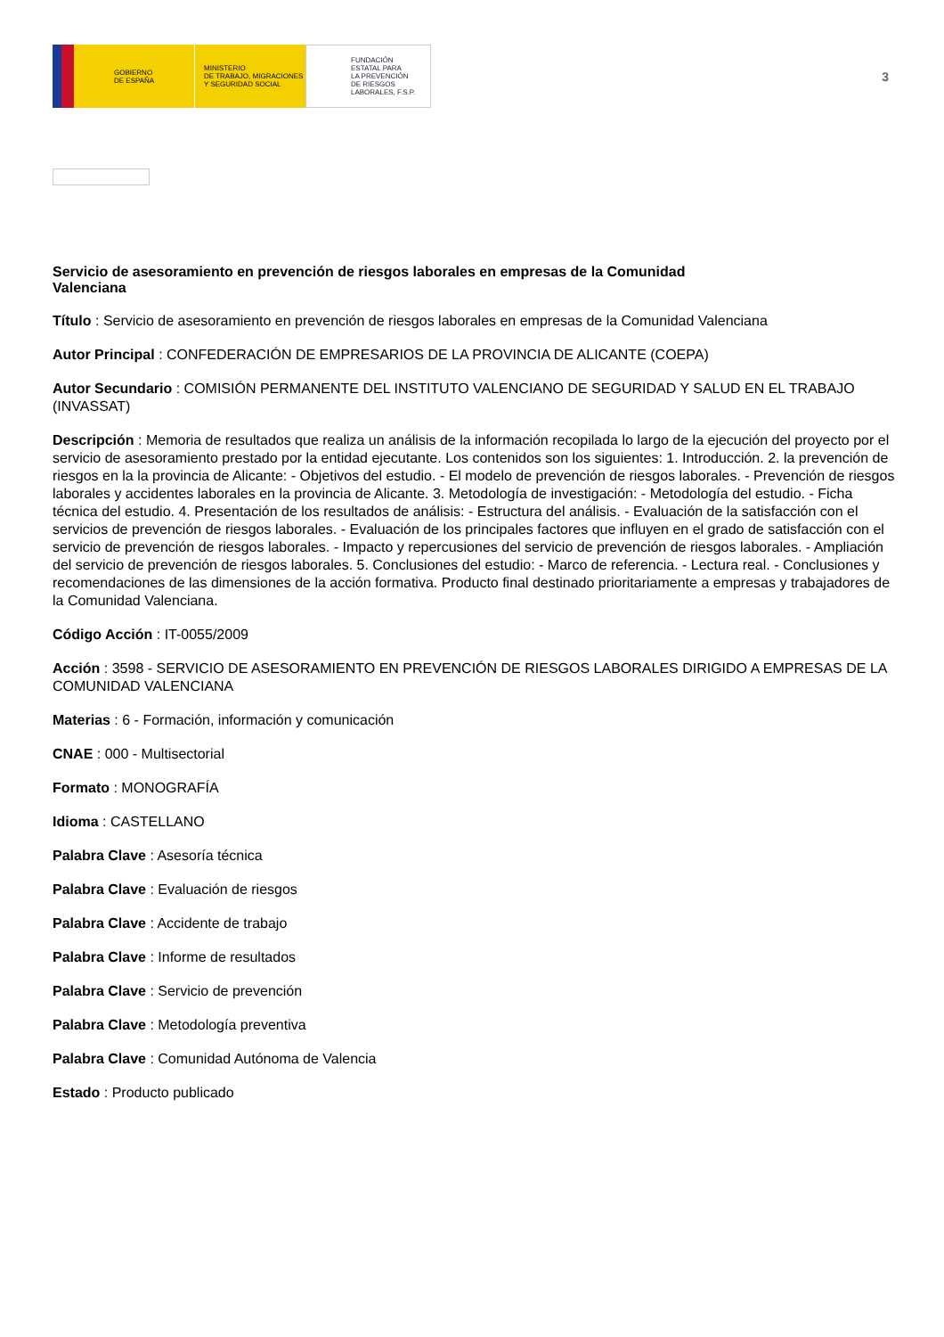GOBIERNO
DE ESPAÑA
MINISTERIO
DE TRABAJO, MIGRACIONES
Y SEGURIDAD SOCIAL
FUNDACIÓN
ESTATAL PARA
LA PREVENCIÓN
DE RIESGOS
LABORALES, F.S.P.
3
Servicio de asesoramiento en prevención de riesgos laborales en empresas de la Comunidad Valenciana
Título : Servicio de asesoramiento en prevención de riesgos laborales en empresas de la Comunidad Valenciana
Autor Principal : CONFEDERACIÓN DE EMPRESARIOS DE LA PROVINCIA DE ALICANTE (COEPA)
Autor Secundario : COMISIÓN PERMANENTE DEL INSTITUTO VALENCIANO DE SEGURIDAD Y SALUD EN EL TRABAJO (INVASSAT)
Descripción : Memoria de resultados que realiza un análisis de la información recopilada lo largo de la ejecución del proyecto por el servicio de asesoramiento prestado por la entidad ejecutante. Los contenidos son los siguientes: 1. Introducción. 2. la prevención de riesgos en la la provincia de Alicante: - Objetivos del estudio. - El modelo de prevención de riesgos laborales. - Prevención de riesgos laborales y accidentes laborales en la provincia de Alicante. 3. Metodología de investigación: - Metodología del estudio. - Ficha técnica del estudio. 4. Presentación de los resultados de análisis: - Estructura del análisis. - Evaluación de la satisfacción con el servicios de prevención de riesgos laborales. - Evaluación de los principales factores que influyen en el grado de satisfacción con el servicio de prevención de riesgos laborales. - Impacto y repercusiones del servicio de prevención de riesgos laborales. - Ampliación del servicio de prevención de riesgos laborales. 5. Conclusiones del estudio: - Marco de referencia. - Lectura real. - Conclusiones y recomendaciones de las dimensiones de la acción formativa. Producto final destinado prioritariamente a empresas y trabajadores de la Comunidad Valenciana.
Código Acción : IT-0055/2009
Acción : 3598 - SERVICIO DE ASESORAMIENTO EN PREVENCIÓN DE RIESGOS LABORALES DIRIGIDO A EMPRESAS DE LA COMUNIDAD VALENCIANA
Materias : 6 - Formación, información y comunicación
CNAE : 000 - Multisectorial
Formato : MONOGRAFÍA
Idioma : CASTELLANO
Palabra Clave : Asesoría técnica
Palabra Clave : Evaluación de riesgos
Palabra Clave : Accidente de trabajo
Palabra Clave : Informe de resultados
Palabra Clave : Servicio de prevención
Palabra Clave : Metodología preventiva
Palabra Clave : Comunidad Autónoma de Valencia
Estado : Producto publicado